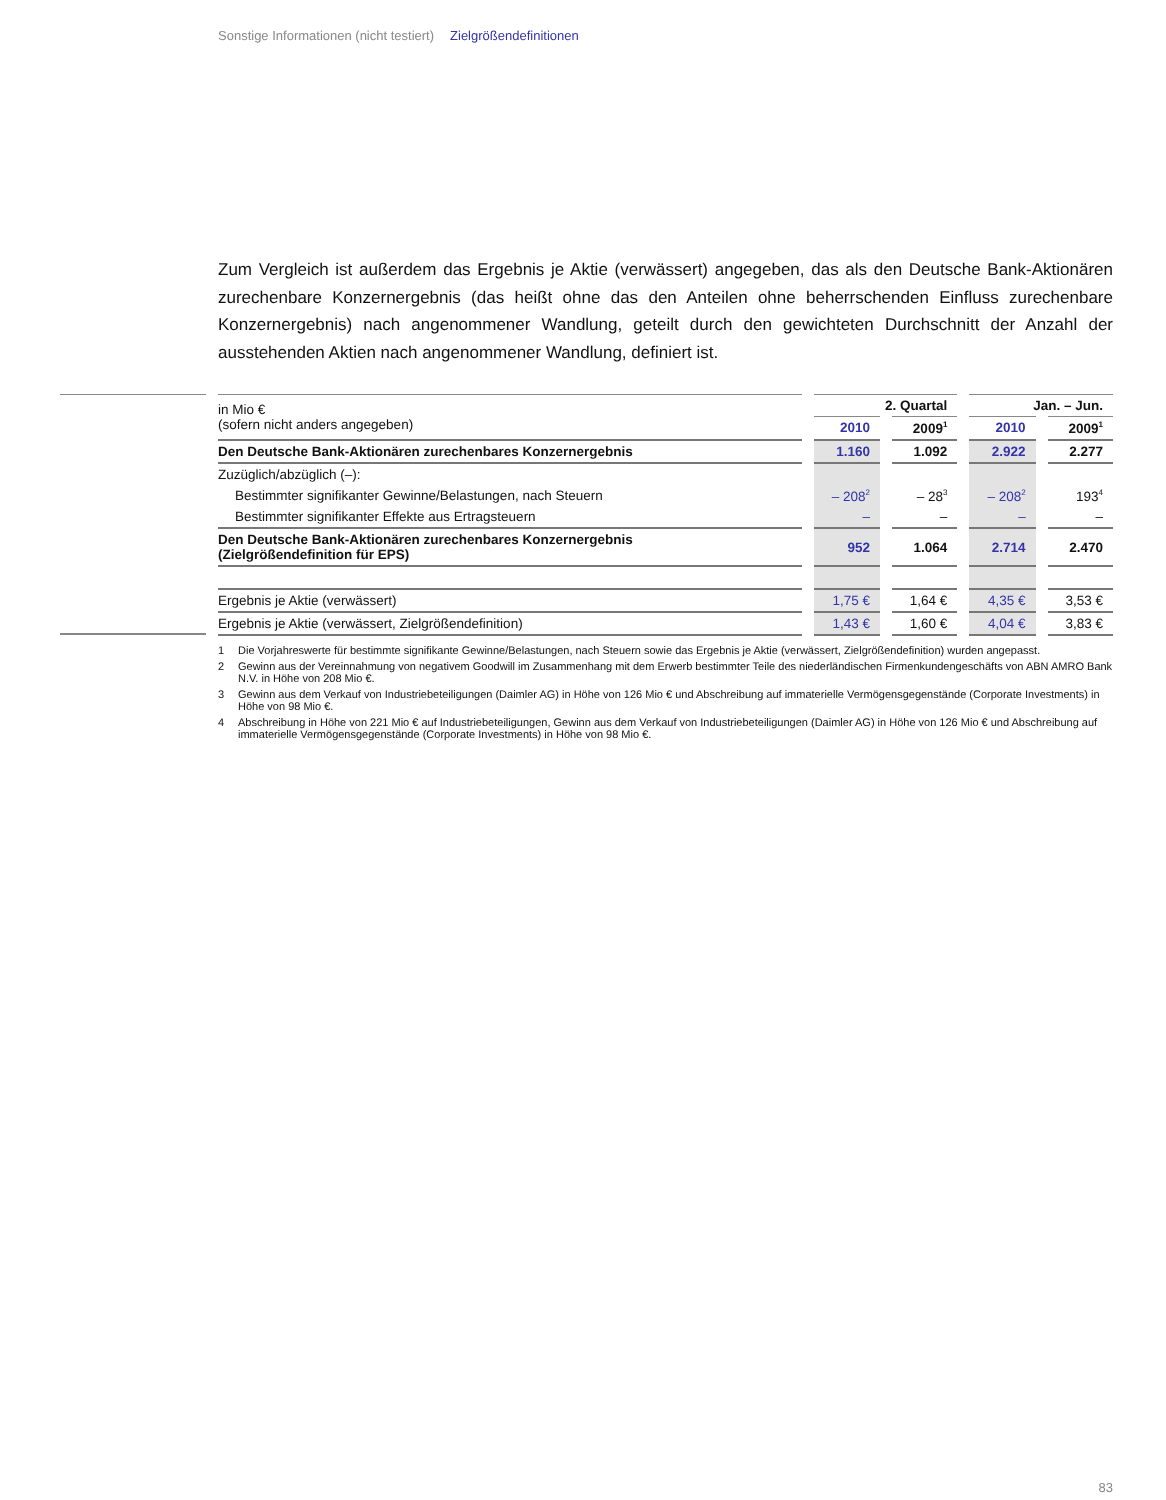Sonstige Informationen (nicht testiert) Zielgrößendefinitionen
Zum Vergleich ist außerdem das Ergebnis je Aktie (verwässert) angegeben, das als den Deutsche Bank-Aktionären zurechenbare Konzernergebnis (das heißt ohne das den Anteilen ohne beherrschenden Einfluss zurechenbare Konzernergebnis) nach angenommener Wandlung, geteilt durch den gewichteten Durchschnitt der Anzahl der ausstehenden Aktien nach angenommener Wandlung, definiert ist.
| in Mio € (sofern nicht anders angegeben) | 2. Quartal | | Jan. – Jun. | |
| --- | --- | --- | --- | --- |
| | 2010 | 2009<sup>1</sup> | 2010 | 2009<sup>1</sup> |
| Den Deutsche Bank-Aktionären zurechenbares Konzernergebnis | 1.160 | 1.092 | 2.922 | 2.277 |
| Zuzüglich/abzüglich (–): | | | | |
| Bestimmter signifikanter Gewinne/Belastungen, nach Steuern | – 208<sup>2</sup> | – 28<sup>3</sup> | – 208<sup>2</sup> | 193<sup>4</sup> |
| Bestimmter signifikanter Effekte aus Ertragsteuern | – | – | – | – |
| Den Deutsche Bank-Aktionären zurechenbares Konzernergebnis (Zielgrößendefinition für EPS) | 952 | 1.064 | 2.714 | 2.470 |
| Ergebnis je Aktie (verwässert) | 1,75 € | 1,64 € | 4,35 € | 3,53 € |
| Ergebnis je Aktie (verwässert, Zielgrößendefinition) | 1,43 € | 1,60 € | 4,04 € | 3,83 € |
1 Die Vorjahreswerte für bestimmte signifikante Gewinne/Belastungen, nach Steuern sowie das Ergebnis je Aktie (verwässert, Zielgrößendefinition) wurden angepasst.
2 Gewinn aus der Vereinnahmung von negativem Goodwill im Zusammenhang mit dem Erwerb bestimmter Teile des niederländischen Firmenkundengeschäfts von ABN AMRO Bank N.V. in Höhe von 208 Mio €.
3 Gewinn aus dem Verkauf von Industriebeteiligungen (Daimler AG) in Höhe von 126 Mio € und Abschreibung auf immaterielle Vermögensgegenstände (Corporate Investments) in Höhe von 98 Mio €.
4 Abschreibung in Höhe von 221 Mio € auf Industriebeteiligungen, Gewinn aus dem Verkauf von Industriebeteiligungen (Daimler AG) in Höhe von 126 Mio € und Abschreibung auf immaterielle Vermögensgegenstände (Corporate Investments) in Höhe von 98 Mio €.
83